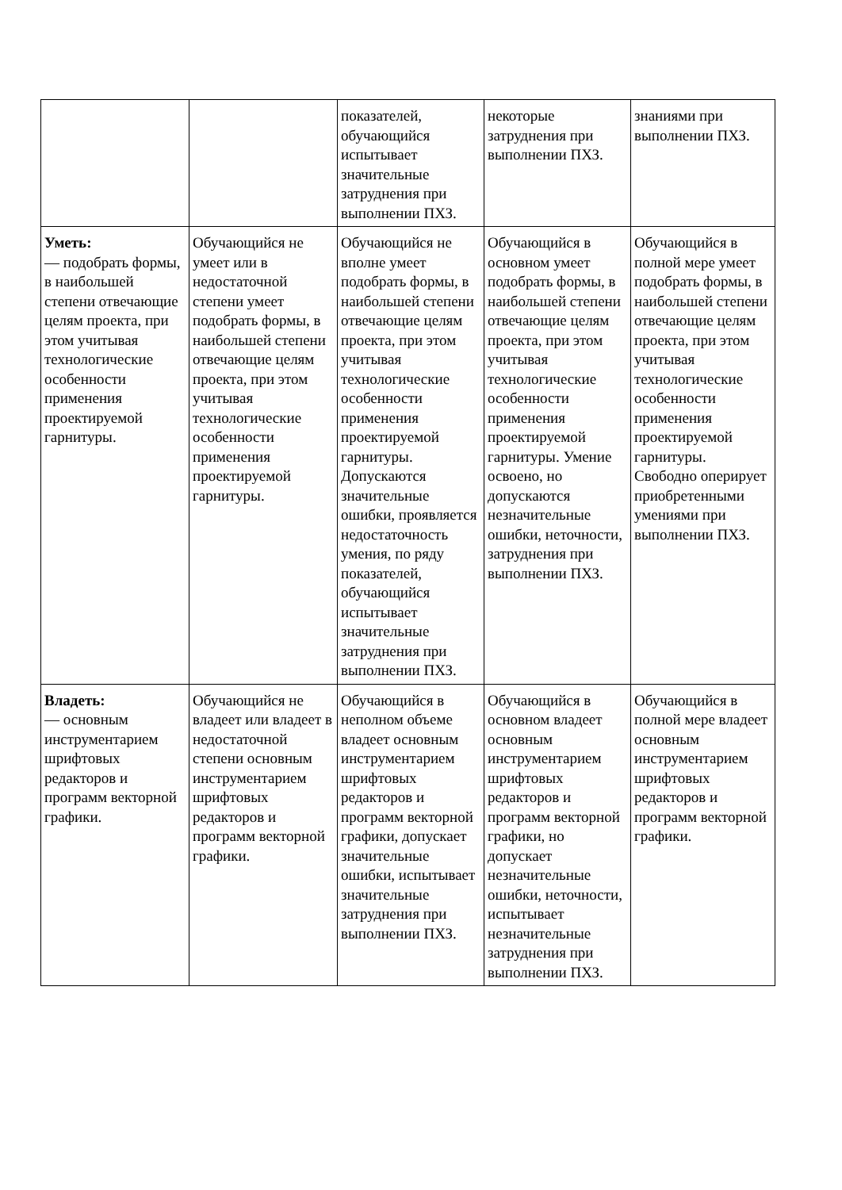| | | показателей, обучающийся испытывает значительные затруднения при выполнении ПХЗ. | некоторые затруднения при выполнении ПХЗ. | знаниями при выполнении ПХЗ. |
| Уметь: — подобрать формы, в наибольшей степени отвечающие целям проекта, при этом учитывая технологические особенности применения проектируемой гарнитуры. | Обучающийся не умеет или в недостаточной степени умеет подобрать формы, в наибольшей степени отвечающие целям проекта, при этом учитывая технологические особенности применения проектируемой гарнитуры. | Обучающийся не вполне умеет подобрать формы, в наибольшей степени отвечающие целям проекта, при этом учитывая технологические особенности применения проектируемой гарнитуры. Допускаются значительные ошибки, проявляется недостаточность умения, по ряду показателей, обучающийся испытывает значительные затруднения при выполнении ПХЗ. | Обучающийся в основном умеет подобрать формы, в наибольшей степени отвечающие целям проекта, при этом учитывая технологические особенности применения проектируемой гарнитуры. Умение освоено, но допускаются незначительные ошибки, неточности, затруднения при выполнении ПХЗ. | Обучающийся в полной мере умеет подобрать формы, в наибольшей степени отвечающие целям проекта, при этом учитывая технологические особенности применения проектируемой гарнитуры. Свободно оперирует приобретенными умениями при выполнении ПХЗ. |
| Владеть: — основным инструментарием шрифтовых редакторов и программ векторной графики. | Обучающийся не владеет или владеет в недостаточной степени основным инструментарием шрифтовых редакторов и программ векторной графики. | Обучающийся в неполном объеме владеет основным инструментарием шрифтовых редакторов и программ векторной графики, допускает значительные ошибки, испытывает значительные затруднения при выполнении ПХЗ. | Обучающийся в основном владеет основным инструментарием шрифтовых редакторов и программ векторной графики, но допускает незначительные ошибки, неточности, испытывает незначительные затруднения при выполнении ПХЗ. | Обучающийся в полной мере владеет основным инструментарием шрифтовых редакторов и программ векторной графики. |